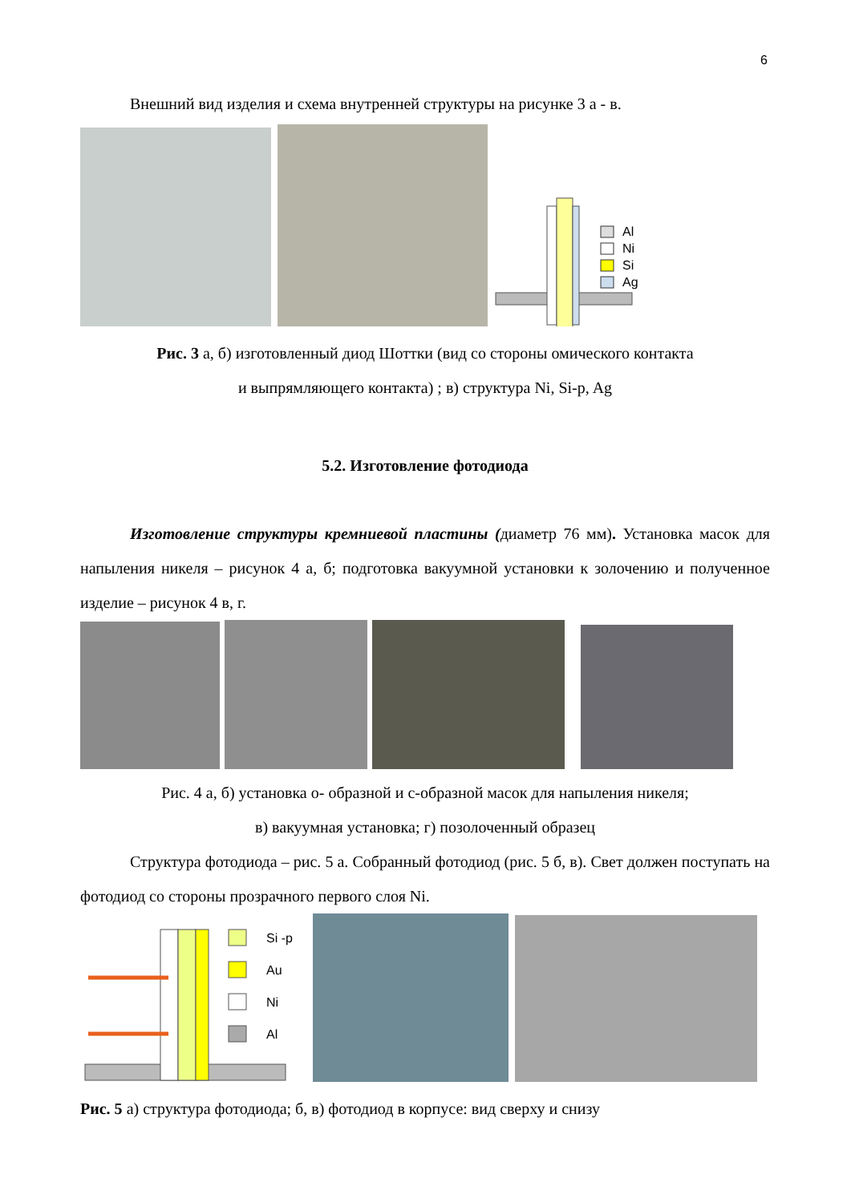6
Внешний вид изделия и схема внутренней структуры на рисунке 3 а - в.
Al
Ni
Si
Ag
Рис. 3 а, б) изготовленный диод Шоттки (вид со стороны омического контакта
и выпрямляющего контакта) ; в) структура Ni, Si-p, Ag
5.2. Изготовление фотодиода
Изготовление структуры кремниевой пластины (диаметр 76 мм). Установка масок для напыления никеля – рисунок 4 а, б; подготовка вакуумной установки к золочению и полученное изделие – рисунок 4 в, г.
Рис. 4 а, б) установка о- образной и с-образной масок для напыления никеля;
в) вакуумная установка; г) позолоченный образец
Структура фотодиода – рис. 5 а. Собранный фотодиод (рис. 5 б, в). Свет должен поступать на фотодиод со стороны прозрачного первого слоя Ni.
Si -p
Au
Ni
Al
Рис. 5 а) структура фотодиода; б, в) фотодиод в корпусе: вид сверху и снизу